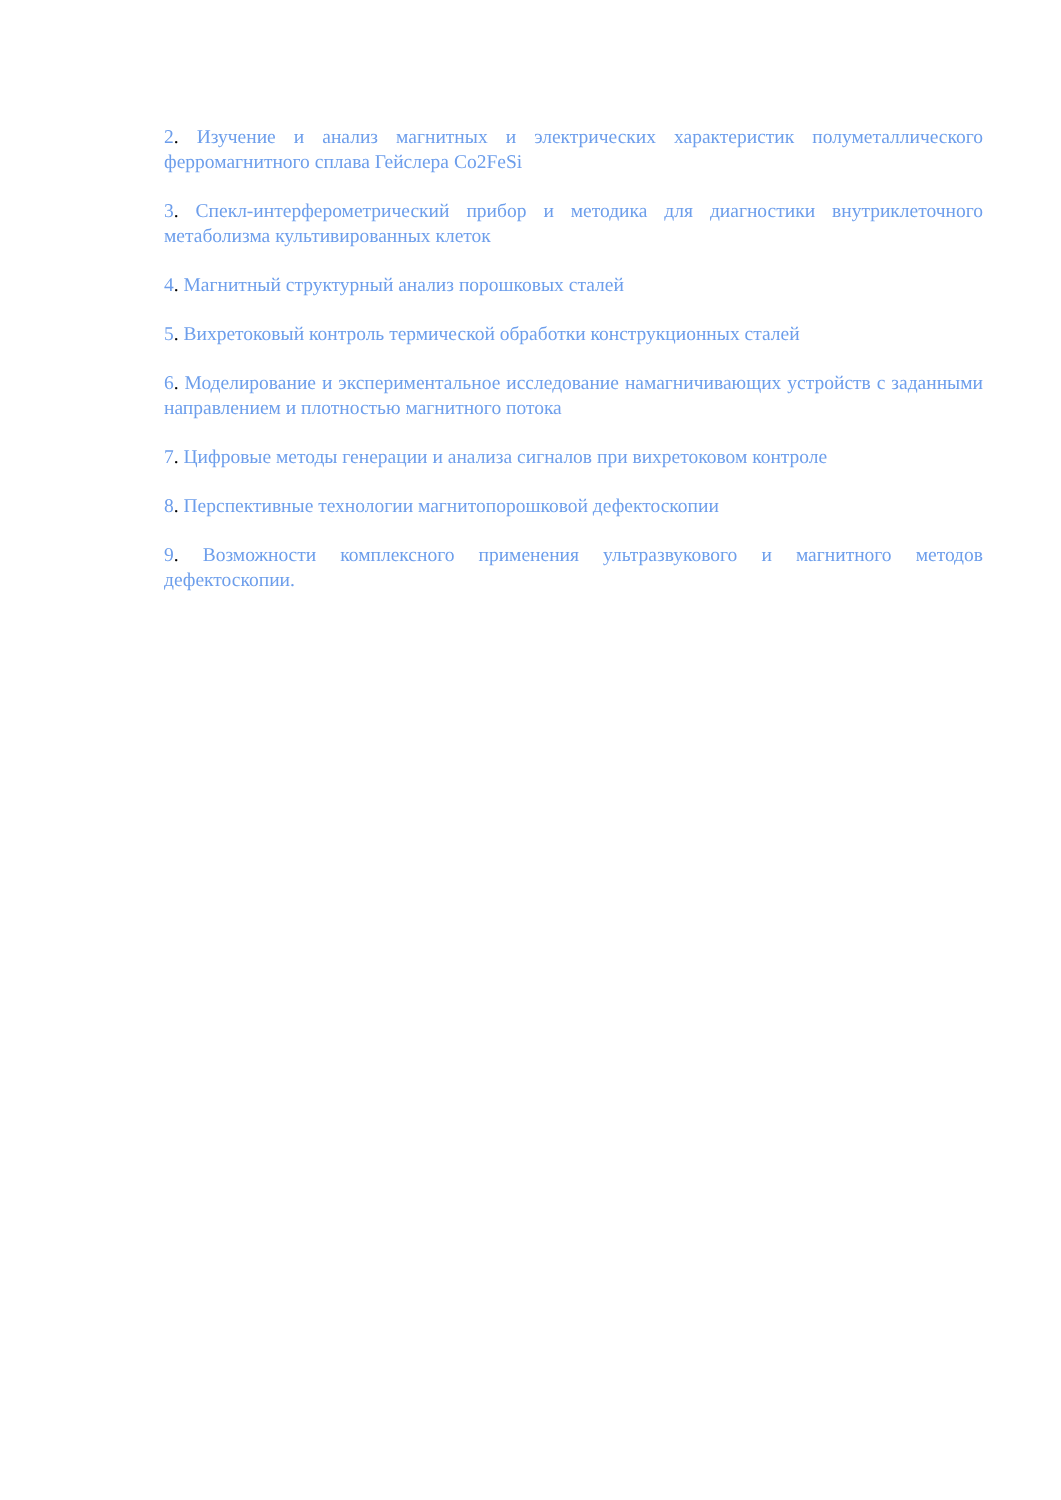2. Изучение и анализ магнитных и электрических характеристик полуметаллического ферромагнитного сплава Гейслера Co2FeSi
3. Спекл-интерферометрический прибор и методика для диагностики внутриклеточного метаболизма культивированных клеток
4. Магнитный структурный анализ порошковых сталей
5. Вихретоковый контроль термической обработки конструкционных сталей
6. Моделирование и экспериментальное исследование намагничивающих устройств с заданными направлением и плотностью магнитного потока
7. Цифровые методы генерации и анализа сигналов при вихретоковом контроле
8. Перспективные технологии магнитопорошковой дефектоскопии
9. Возможности комплексного применения ультразвукового и магнитного методов дефектоскопии.